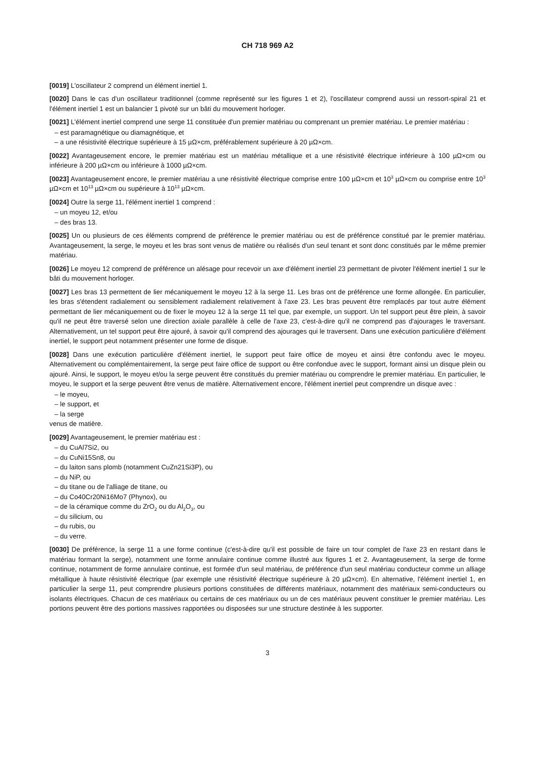CH 718 969 A2
[0019] L'oscillateur 2 comprend un élément inertiel 1.
[0020] Dans le cas d'un oscillateur traditionnel (comme représenté sur les figures 1 et 2), l'oscillateur comprend aussi un ressort-spiral 21 et l'élément inertiel 1 est un balancier 1 pivoté sur un bâti du mouvement horloger.
[0021] L'élément inertiel comprend une serge 11 constituée d'un premier matériau ou comprenant un premier matériau. Le premier matériau :
– est paramagnétique ou diamagnétique, et
– a une résistivité électrique supérieure à 15 µΩ×cm, préférablement supérieure à 20 µΩ×cm.
[0022] Avantageusement encore, le premier matériau est un matériau métallique et a une résistivité électrique inférieure à 100 µΩ×cm ou inférieure à 200 µΩ×cm ou inférieure à 1000 µΩ×cm.
[0023] Avantageusement encore, le premier matériau a une résistivité électrique comprise entre 100 µΩ×cm et 10<sup>3</sup> µΩ×cm ou comprise entre 10<sup>3</sup> µΩ×cm et 10<sup>13</sup> µΩ×cm ou supérieure à 10<sup>13</sup> µΩ×cm.
[0024] Outre la serge 11, l'élément inertiel 1 comprend :
– un moyeu 12, et/ou
– des bras 13.
[0025] Un ou plusieurs de ces éléments comprend de préférence le premier matériau ou est de préférence constitué par le premier matériau. Avantageusement, la serge, le moyeu et les bras sont venus de matière ou réalisés d'un seul tenant et sont donc constitués par le même premier matériau.
[0026] Le moyeu 12 comprend de préférence un alésage pour recevoir un axe d'élément inertiel 23 permettant de pivoter l'élément inertiel 1 sur le bâti du mouvement horloger.
[0027] Les bras 13 permettent de lier mécaniquement le moyeu 12 à la serge 11. Les bras ont de préférence une forme allongée. En particulier, les bras s'étendent radialement ou sensiblement radialement relativement à l'axe 23. Les bras peuvent être remplacés par tout autre élément permettant de lier mécaniquement ou de fixer le moyeu 12 à la serge 11 tel que, par exemple, un support. Un tel support peut être plein, à savoir qu'il ne peut être traversé selon une direction axiale parallèle à celle de l'axe 23, c'est-à-dire qu'il ne comprend pas d'ajourages le traversant. Alternativement, un tel support peut être ajouré, à savoir qu'il comprend des ajourages qui le traversent. Dans une exécution particulière d'élément inertiel, le support peut notamment présenter une forme de disque.
[0028] Dans une exécution particulière d'élément inertiel, le support peut faire office de moyeu et ainsi être confondu avec le moyeu. Alternativement ou complémentairement, la serge peut faire office de support ou être confondue avec le support, formant ainsi un disque plein ou ajouré. Ainsi, le support, le moyeu et/ou la serge peuvent être constitués du premier matériau ou comprendre le premier matériau. En particulier, le moyeu, le support et la serge peuvent être venus de matière. Alternativement encore, l'élément inertiel peut comprendre un disque avec :
– le moyeu,
– le support, et
– la serge
venus de matière.
[0029] Avantageusement, le premier matériau est :
– du CuAl7Si2, ou
– du CuNi15Sn8, ou
– du laiton sans plomb (notamment CuZn21Si3P), ou
– du NiP, ou
– du titane ou de l'alliage de titane, ou
– du Co40Cr20Ni16Mo7 (Phynox), ou
– de la céramique comme du ZrO<sub>2</sub> ou du Al<sub>2</sub>O<sub>3</sub>, ou
– du silicium, ou
– du rubis, ou
– du verre.
[0030] De préférence, la serge 11 a une forme continue (c'est-à-dire qu'il est possible de faire un tour complet de l'axe 23 en restant dans le matériau formant la serge), notamment une forme annulaire continue comme illustré aux figures 1 et 2. Avantageusement, la serge de forme continue, notamment de forme annulaire continue, est formée d'un seul matériau, de préférence d'un seul matériau conducteur comme un alliage métallique à haute résistivité électrique (par exemple une résistivité électrique supérieure à 20 µΩ×cm). En alternative, l'élément inertiel 1, en particulier la serge 11, peut comprendre plusieurs portions constituées de différents matériaux, notamment des matériaux semi-conducteurs ou isolants électriques. Chacun de ces matériaux ou certains de ces matériaux ou un de ces matériaux peuvent constituer le premier matériau. Les portions peuvent être des portions massives rapportées ou disposées sur une structure destinée à les supporter.
3